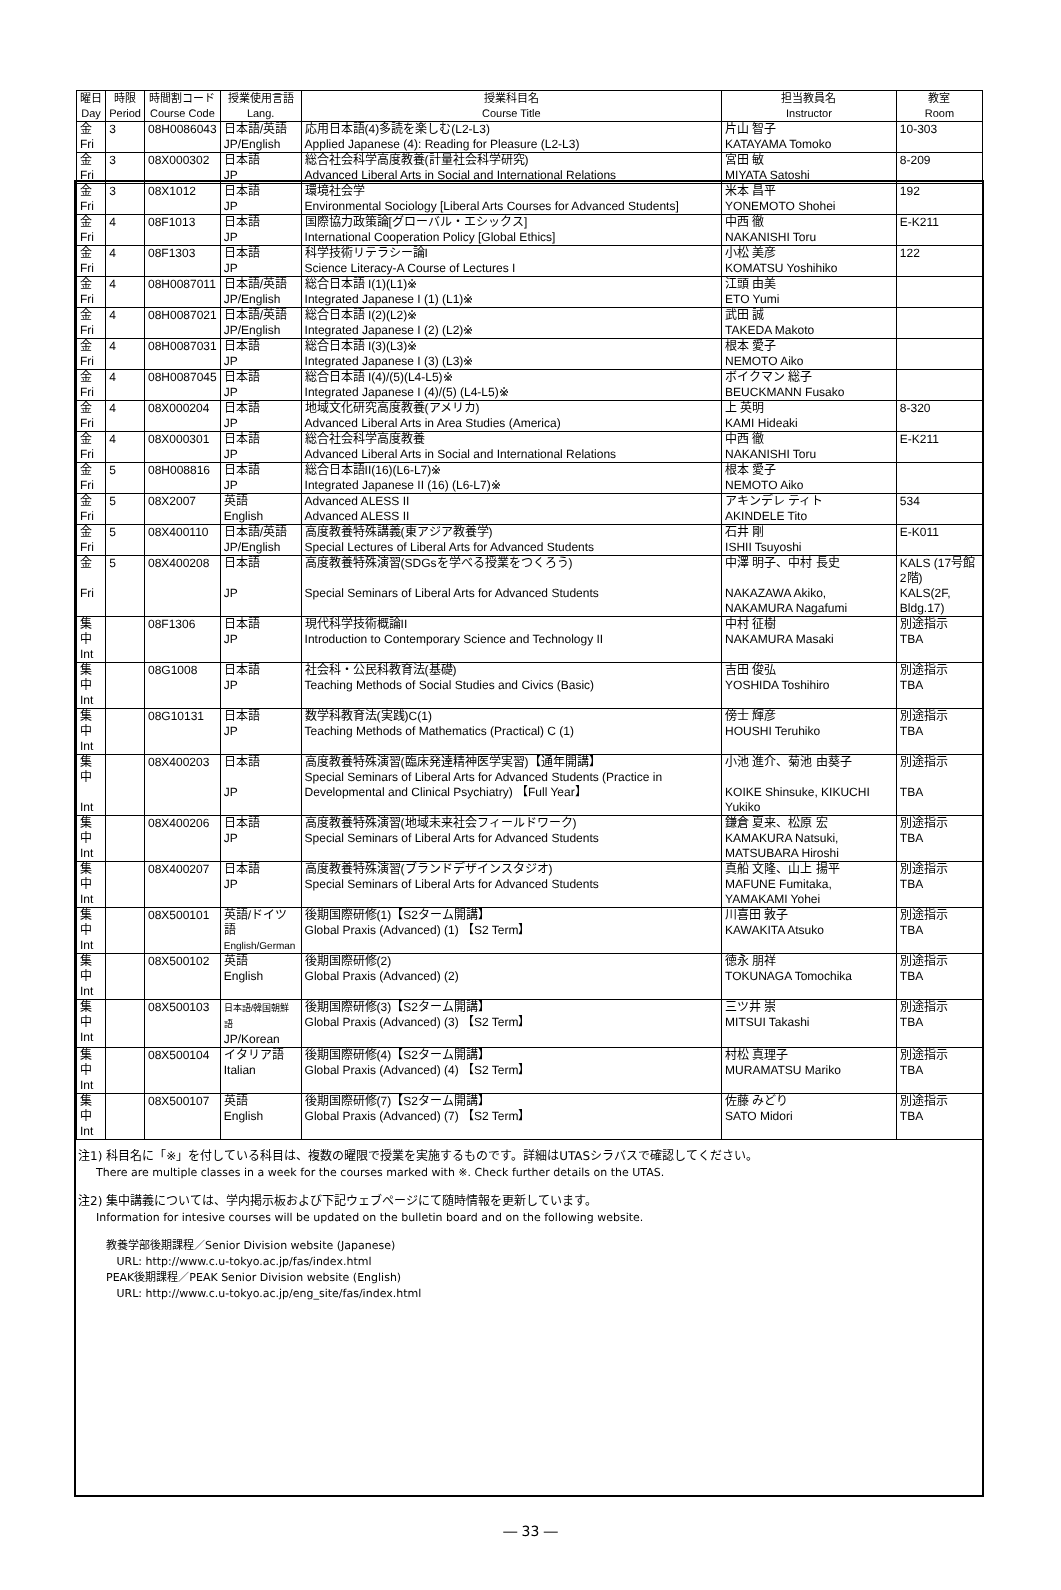| 曜日 Day | 時限 Period | 時間割コード Course Code | 授業使用言語 Lang. | 授業科目名 Course Title | 担当教員名 Instructor | 教室 Room |
| --- | --- | --- | --- | --- | --- | --- |
| 金 Fri | 3 | 08H0086043 | 日本語/英語 JP/English | 応用日本語(4)多読を楽しむ(L2-L3) Applied Japanese (4): Reading for Pleasure (L2-L3) | 片山 智子 KATAYAMA Tomoko | 10-303 |
| 金 Fri | 3 | 08X000302 | 日本語 JP | 総合社会科学高度教養(計量社会科学研究) Advanced Liberal Arts in Social and International Relations | 宮田 敏 MIYATA Satoshi | 8-209 |
| 金 Fri | 3 | 08X1012 | 日本語 JP | 環境社会学 Environmental Sociology [Liberal Arts Courses for Advanced Students] | 米本 昌平 YONEMOTO Shohei | 192 |
| 金 Fri | 4 | 08F1013 | 日本語 JP | 国際協力政策論[グローバル・エシックス] International Cooperation Policy [Global Ethics] | 中西 徹 NAKANISHI Toru | E-K211 |
| 金 Fri | 4 | 08F1303 | 日本語 JP | 科学技術リテラシー論I Science Literacy-A Course of Lectures I | 小松 美彦 KOMATSU Yoshihiko | 122 |
| 金 Fri | 4 | 08H0087011 | 日本語/英語 JP/English | 総合日本語 I(1)(L1)※ Integrated Japanese I (1) (L1)※ | 江頭 由美 ETO Yumi | |
| 金 Fri | 4 | 08H0087021 | 日本語/英語 JP/English | 総合日本語 I(2)(L2)※ Integrated Japanese I (2) (L2)※ | 武田 誠 TAKEDA Makoto | |
| 金 Fri | 4 | 08H0087031 | 日本語 JP | 総合日本語 I(3)(L3)※ Integrated Japanese I (3) (L3)※ | 根本 愛子 NEMOTO Aiko | |
| 金 Fri | 4 | 08H0087045 | 日本語 JP | 総合日本語 I(4)/(5)(L4-L5)※ Integrated Japanese I (4)/(5) (L4-L5)※ | ボイクマン 総子 BEUCKMANN Fusako | |
| 金 Fri | 4 | 08X000204 | 日本語 JP | 地域文化研究高度教養(アメリカ) Advanced Liberal Arts in Area Studies (America) | 上 英明 KAMI Hideaki | 8-320 |
| 金 Fri | 4 | 08X000301 | 日本語 JP | 総合社会科学高度教養 Advanced Liberal Arts in Social and International Relations | 中西 徹 NAKANISHI Toru | E-K211 |
| 金 Fri | 5 | 08H008816 | 日本語 JP | 総合日本語II(16)(L6-L7)※ Integrated Japanese II (16) (L6-L7)※ | 根本 愛子 NEMOTO Aiko | |
| 金 Fri | 5 | 08X2007 | 英語 English | Advanced ALESS II Advanced ALESS II | アキンデレ ティト AKINDELE Tito | 534 |
| 金 Fri | 5 | 08X400110 | 日本語/英語 JP/English | 高度教養特殊講義(東アジア教養学) Special Lectures of Liberal Arts for Advanced Students | 石井 剛 ISHII Tsuyoshi | E-K011 |
| 金 Fri | 5 | 08X400208 | 日本語 JP | 高度教養特殊演習(SDGsを学べる授業をつくろう) Special Seminars of Liberal Arts for Advanced Students | 中澤 明子、中村 長史 NAKAZAWA Akiko, NAKAMURA Nagafumi | KALS (17号館2階) KALS(2F, Bldg.17) |
| 集中 Int | | 08F1306 | 日本語 JP | 現代科学技術概論II Introduction to Contemporary Science and Technology II | 中村 征樹 NAKAMURA Masaki | 別途指示 TBA |
| 集中 Int | | 08G1008 | 日本語 JP | 社会科・公民科教育法(基礎) Teaching Methods of Social Studies and Civics (Basic) | 吉田 俊弘 YOSHIDA Toshihiro | 別途指示 TBA |
| 集中 Int | | 08G10131 | 日本語 JP | 数学科教育法(実践)C(1) Teaching Methods of Mathematics (Practical) C (1) | 傍士 輝彦 HOUSHI Teruhiko | 別途指示 TBA |
| 集中 Int | | 08X400203 | 日本語 JP | 高度教養特殊演習(臨床発達精神医学実習)【通年開講】 Special Seminars of Liberal Arts for Advanced Students (Practice in Developmental and Clinical Psychiatry) 【Full Year】 | 小池 進介、菊池 由葵子 KOIKE Shinsuke, KIKUCHI Yukiko | 別途指示 TBA |
| 集中 Int | | 08X400206 | 日本語 JP | 高度教養特殊演習(地域未来社会フィールドワーク) Special Seminars of Liberal Arts for Advanced Students | 鎌倉 夏来、松原 宏 KAMAKURA Natsuki, MATSUBARA Hiroshi | 別途指示 TBA |
| 集中 Int | | 08X400207 | 日本語 JP | 高度教養特殊演習(ブランドデザインスタジオ) Special Seminars of Liberal Arts for Advanced Students | 真船 文隆、山上 揚平 MAFUNE Fumitaka, YAMAKAMI Yohei | 別途指示 TBA |
| 集中 Int | | 08X500101 | 英語/ドイツ語 English/German | 後期国際研修(1)【S2ターム開講】 Global Praxis (Advanced) (1) 【S2 Term】 | 川喜田 敦子 KAWAKITA Atsuko | 別途指示 TBA |
| 集中 Int | | 08X500102 | 英語 English | 後期国際研修(2) Global Praxis (Advanced) (2) | 徳永 朋祥 TOKUNAGA Tomochika | 別途指示 TBA |
| 集中 Int | | 08X500103 | 日本語/韓国朝鮮語 JP/Korean | 後期国際研修(3)【S2ターム開講】 Global Praxis (Advanced) (3) 【S2 Term】 | 三ツ井 崇 MITSUI Takashi | 別途指示 TBA |
| 集中 Int | | 08X500104 | イタリア語 Italian | 後期国際研修(4)【S2ターム開講】 Global Praxis (Advanced) (4) 【S2 Term】 | 村松 真理子 MURAMATSU Mariko | 別途指示 TBA |
| 集中 Int | | 08X500107 | 英語 English | 後期国際研修(7)【S2ターム開講】 Global Praxis (Advanced) (7) 【S2 Term】 | 佐藤 みどり SATO Midori | 別途指示 TBA |
注1) 科目名に「※」を付している科目は、複数の曜限で授業を実施するものです。詳細はUTASシラバスで確認してください。
There are multiple classes in a week for the courses marked with ※. Check further details on the UTAS.
注2) 集中講義については、学内掲示板および下記ウェブページにて随時情報を更新しています。
Information for intesive courses will be updated on the bulletin board and on the following website.
教養学部後期課程／Senior Division website (Japanese)
URL: http://www.c.u-tokyo.ac.jp/fas/index.html
PEAK後期課程／PEAK Senior Division website (English)
URL: http://www.c.u-tokyo.ac.jp/eng_site/fas/index.html
― 33 ―